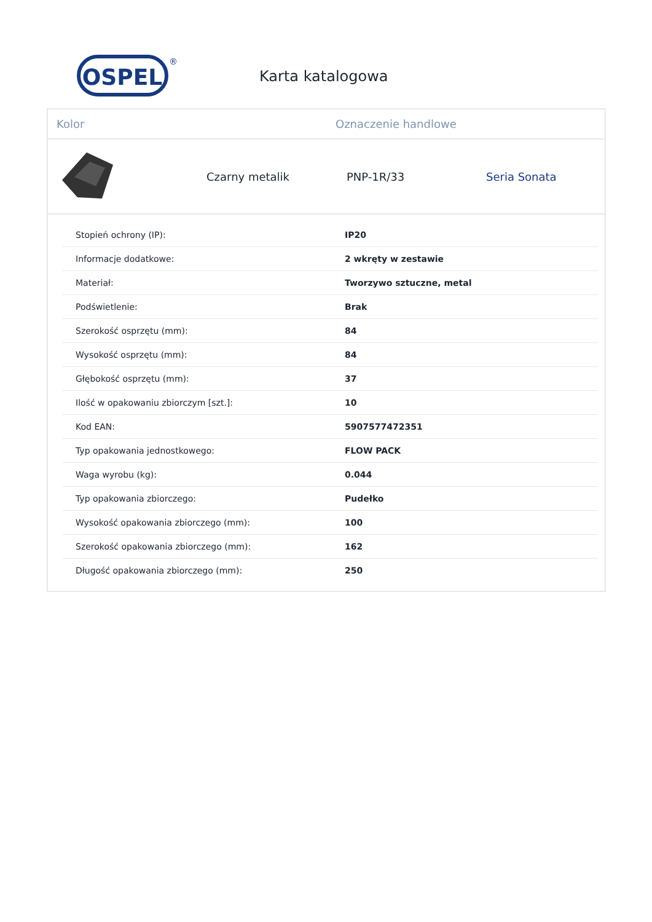OSPEL
®
Karta katalogowa
Kolor Oznaczenie handlowe
Czarny metalik PNP-1R/33 Seria Sonata
| Stopień ochrony (IP): | IP20 |
| Informacje dodatkowe: | 2 wkręty w zestawie |
| Materiał: | Tworzywo sztuczne, metal |
| Podświetlenie: | Brak |
| Szerokość osprzętu (mm): | 84 |
| Wysokość osprzętu (mm): | 84 |
| Głębokość osprzętu (mm): | 37 |
| Ilość w opakowaniu zbiorczym [szt.]: | 10 |
| Kod EAN: | 5907577472351 |
| Typ opakowania jednostkowego: | FLOW PACK |
| Waga wyrobu (kg): | 0.044 |
| Typ opakowania zbiorczego: | Pudełko |
| Wysokość opakowania zbiorczego (mm): | 100 |
| Szerokość opakowania zbiorczego (mm): | 162 |
| Długość opakowania zbiorczego (mm): | 250 |